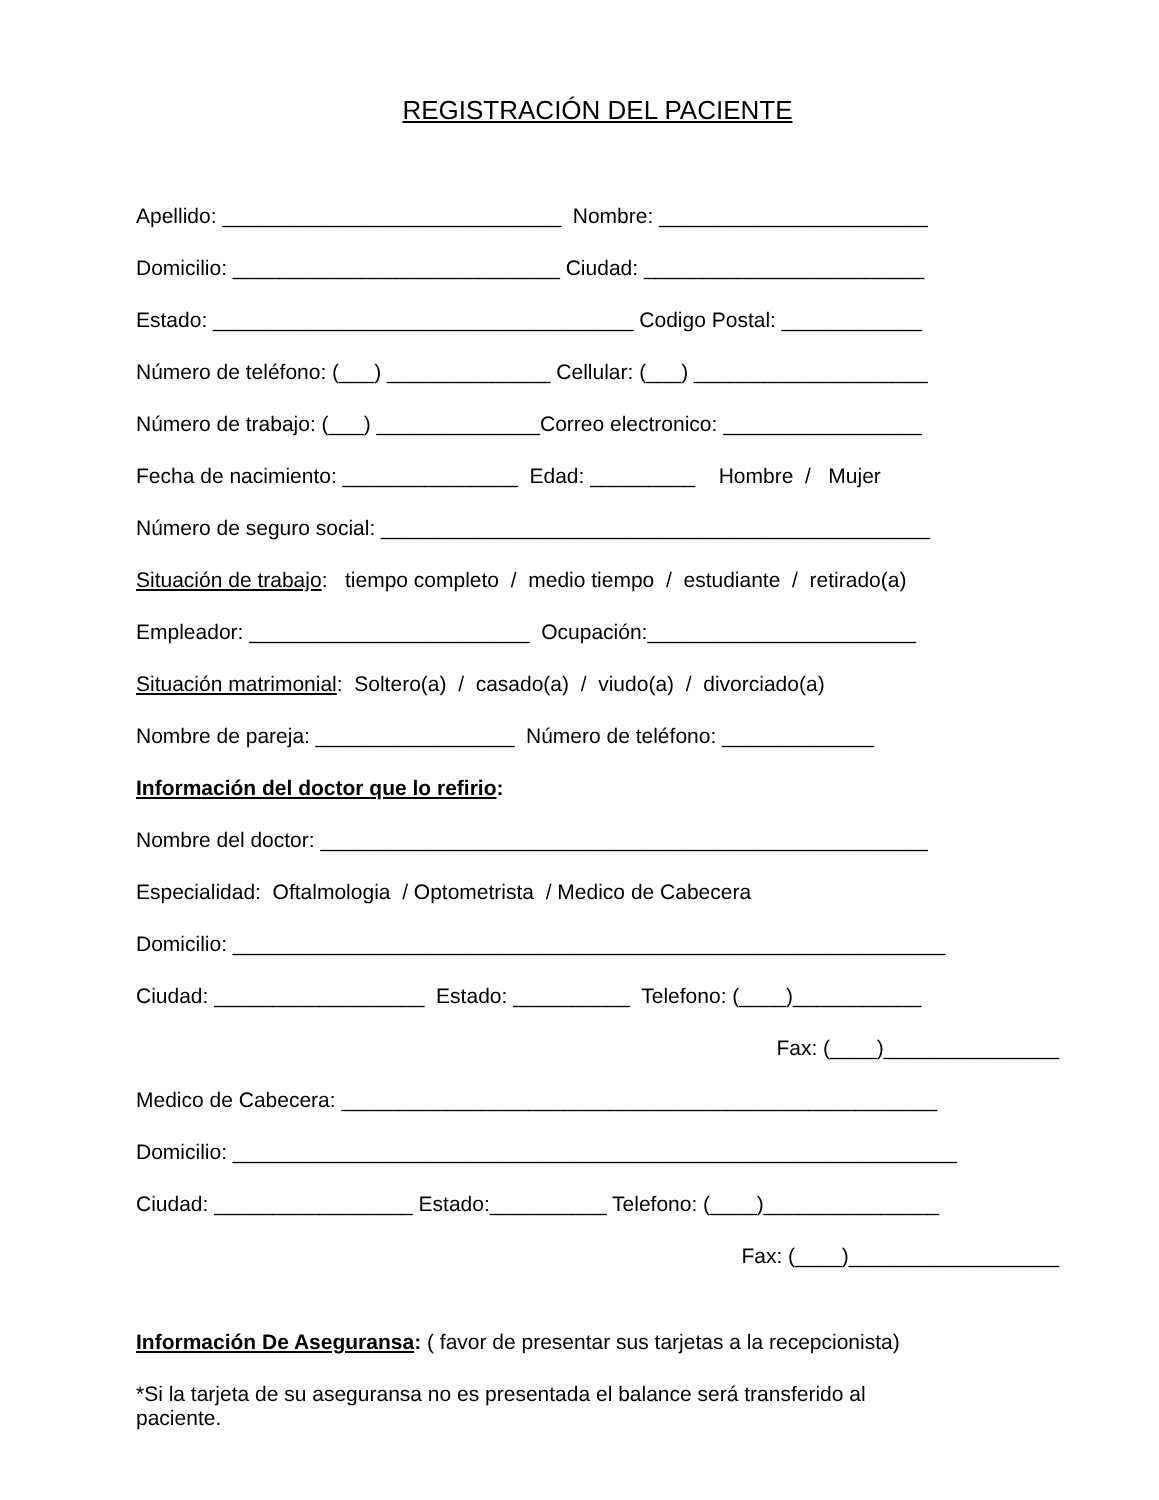REGISTRACIÓN DEL PACIENTE
Apellido: _____________________________ Nombre: _______________________
Domicilio: ____________________________ Ciudad: ________________________
Estado: ____________________________________ Codigo Postal: ____________
Número de teléfono: (___) ______________ Cellular: (___) ____________________
Número de trabajo: (___) ______________Correo electronico: _________________
Fecha de nacimiento: _______________ Edad: _________ Hombre / Mujer
Número de seguro social: _______________________________________________
Situación de trabajo: tiempo completo / medio tiempo / estudiante / retirado(a)
Empleador: ________________________ Ocupación:_______________________
Situación matrimonial: Soltero(a) / casado(a) / viudo(a) / divorciado(a)
Nombre de pareja: _________________ Número de teléfono: _____________
Información del doctor que lo refirio:
Nombre del doctor: ____________________________________________________
Especialidad: Oftalmologia / Optometrista / Medico de Cabecera
Domicilio: _____________________________________________________________
Ciudad: __________________ Estado: __________ Telefono: (____)___________
Fax: (____)_______________
Medico de Cabecera: ___________________________________________________
Domicilio: ______________________________________________________________
Ciudad: _________________ Estado:__________ Telefono: (____)_______________
Fax: (____)__________________
Información De Aseguransa: ( favor de presentar sus tarjetas a la recepcionista)
*Si la tarjeta de su aseguransa no es presentada el balance será transferido al paciente.